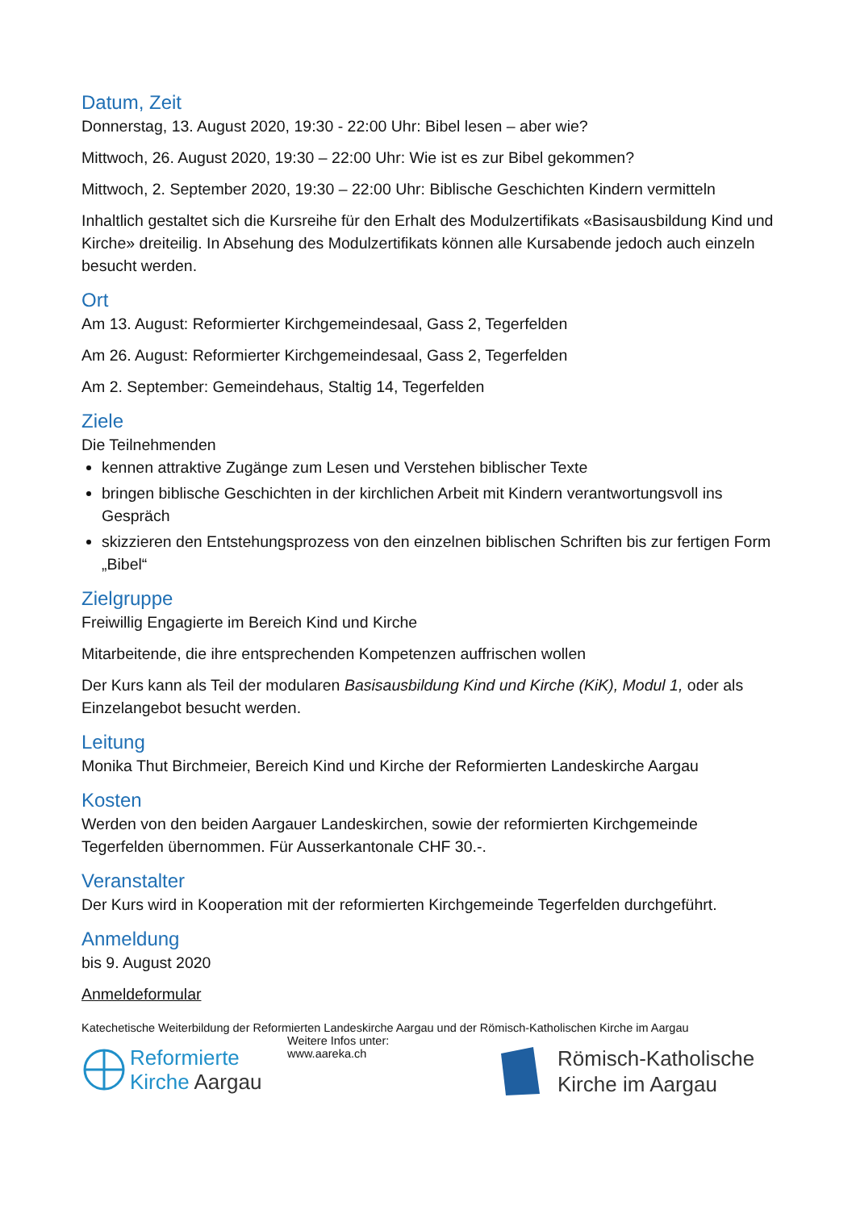Datum, Zeit
Donnerstag, 13. August 2020, 19:30 - 22:00 Uhr: Bibel lesen – aber wie?
Mittwoch, 26. August 2020, 19:30 – 22:00 Uhr: Wie ist es zur Bibel gekommen?
Mittwoch, 2. September 2020, 19:30 – 22:00 Uhr: Biblische Geschichten Kindern vermitteln
Inhaltlich gestaltet sich die Kursreihe für den Erhalt des Modulzertifikats «Basisausbildung Kind und Kirche» dreiteilig. In Absehung des Modulzertifikats können alle Kursabende jedoch auch einzeln besucht werden.
Ort
Am 13. August: Reformierter Kirchgemeindesaal, Gass 2, Tegerfelden
Am 26. August: Reformierter Kirchgemeindesaal, Gass 2, Tegerfelden
Am 2. September: Gemeindehaus, Staltig 14, Tegerfelden
Ziele
Die Teilnehmenden
kennen attraktive Zugänge zum Lesen und Verstehen biblischer Texte
bringen biblische Geschichten in der kirchlichen Arbeit mit Kindern verantwortungsvoll ins Gespräch
skizzieren den Entstehungsprozess von den einzelnen biblischen Schriften bis zur fertigen Form „Bibel“
Zielgruppe
Freiwillig Engagierte im Bereich Kind und Kirche
Mitarbeitende, die ihre entsprechenden Kompetenzen auffrischen wollen
Der Kurs kann als Teil der modularen Basisausbildung Kind und Kirche (KiK), Modul 1, oder als Einzelangebot besucht werden.
Leitung
Monika Thut Birchmeier, Bereich Kind und Kirche der Reformierten Landeskirche Aargau
Kosten
Werden von den beiden Aargauer Landeskirchen, sowie der reformierten Kirchgemeinde Tegerfelden übernommen. Für Ausserkantonale CHF 30.-.
Veranstalter
Der Kurs wird in Kooperation mit der reformierten Kirchgemeinde Tegerfelden durchgeführt.
Anmeldung
bis 9. August 2020
Anmeldeformular
Katechetische Weiterbildung der Reformierten Landeskirche Aargau und der Römisch-Katholischen Kirche im Aargau
Reformierte
Kirche Aargau
Weitere Infos unter:
www.aareka.ch
Römisch-Katholische
Kirche im Aargau